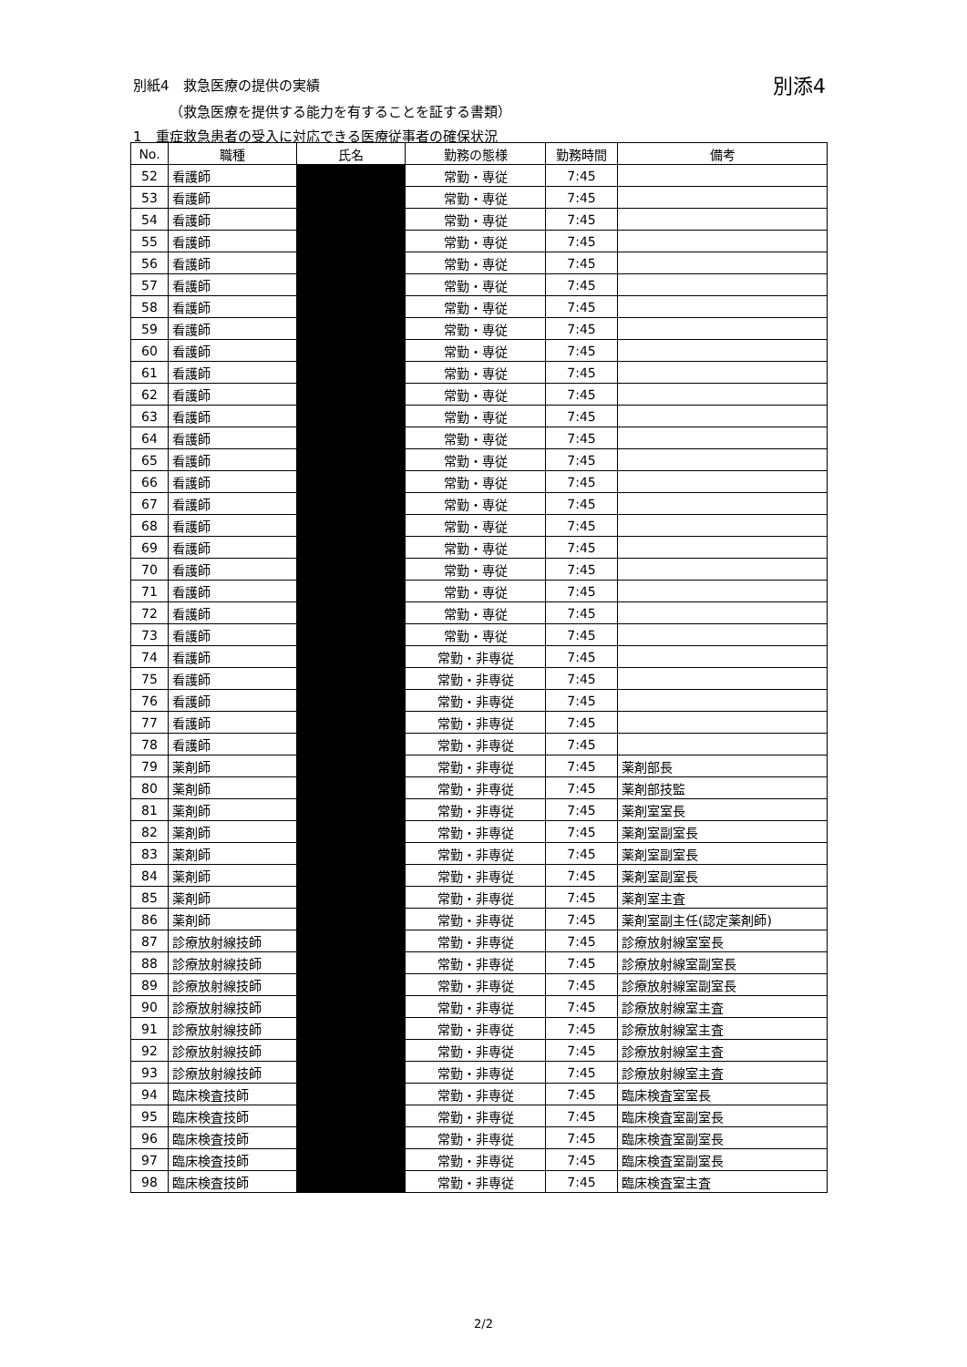別添4 別紙4　救急医療の提供の実績
（救急医療を提供する能力を有することを証する書類）
1　重症救急患者の受入に対応できる医療従事者の確保状況
| No. | 職種 | 氏名 | 勤務の態様 | 勤務時間 | 備考 |
| --- | --- | --- | --- | --- | --- |
| 52 | 看護師 | | 常勤・専従 | 7:45 | |
| 53 | 看護師 | | 常勤・専従 | 7:45 | |
| 54 | 看護師 | | 常勤・専従 | 7:45 | |
| 55 | 看護師 | | 常勤・専従 | 7:45 | |
| 56 | 看護師 | | 常勤・専従 | 7:45 | |
| 57 | 看護師 | | 常勤・専従 | 7:45 | |
| 58 | 看護師 | | 常勤・専従 | 7:45 | |
| 59 | 看護師 | | 常勤・専従 | 7:45 | |
| 60 | 看護師 | | 常勤・専従 | 7:45 | |
| 61 | 看護師 | | 常勤・専従 | 7:45 | |
| 62 | 看護師 | | 常勤・専従 | 7:45 | |
| 63 | 看護師 | | 常勤・専従 | 7:45 | |
| 64 | 看護師 | | 常勤・専従 | 7:45 | |
| 65 | 看護師 | | 常勤・専従 | 7:45 | |
| 66 | 看護師 | | 常勤・専従 | 7:45 | |
| 67 | 看護師 | | 常勤・専従 | 7:45 | |
| 68 | 看護師 | | 常勤・専従 | 7:45 | |
| 69 | 看護師 | | 常勤・専従 | 7:45 | |
| 70 | 看護師 | | 常勤・専従 | 7:45 | |
| 71 | 看護師 | | 常勤・専従 | 7:45 | |
| 72 | 看護師 | | 常勤・専従 | 7:45 | |
| 73 | 看護師 | | 常勤・専従 | 7:45 | |
| 74 | 看護師 | | 常勤・非専従 | 7:45 | |
| 75 | 看護師 | | 常勤・非専従 | 7:45 | |
| 76 | 看護師 | | 常勤・非専従 | 7:45 | |
| 77 | 看護師 | | 常勤・非専従 | 7:45 | |
| 78 | 看護師 | | 常勤・非専従 | 7:45 | |
| 79 | 薬剤師 | | 常勤・非専従 | 7:45 | 薬剤部長 |
| 80 | 薬剤師 | | 常勤・非専従 | 7:45 | 薬剤部技監 |
| 81 | 薬剤師 | | 常勤・非専従 | 7:45 | 薬剤室室長 |
| 82 | 薬剤師 | | 常勤・非専従 | 7:45 | 薬剤室副室長 |
| 83 | 薬剤師 | | 常勤・非専従 | 7:45 | 薬剤室副室長 |
| 84 | 薬剤師 | | 常勤・非専従 | 7:45 | 薬剤室副室長 |
| 85 | 薬剤師 | | 常勤・非専従 | 7:45 | 薬剤室主査 |
| 86 | 薬剤師 | | 常勤・非専従 | 7:45 | 薬剤室副主任(認定薬剤師) |
| 87 | 診療放射線技師 | | 常勤・非専従 | 7:45 | 診療放射線室室長 |
| 88 | 診療放射線技師 | | 常勤・非専従 | 7:45 | 診療放射線室副室長 |
| 89 | 診療放射線技師 | | 常勤・非専従 | 7:45 | 診療放射線室副室長 |
| 90 | 診療放射線技師 | | 常勤・非専従 | 7:45 | 診療放射線室主査 |
| 91 | 診療放射線技師 | | 常勤・非専従 | 7:45 | 診療放射線室主査 |
| 92 | 診療放射線技師 | | 常勤・非専従 | 7:45 | 診療放射線室主査 |
| 93 | 診療放射線技師 | | 常勤・非専従 | 7:45 | 診療放射線室主査 |
| 94 | 臨床検査技師 | | 常勤・非専従 | 7:45 | 臨床検査室室長 |
| 95 | 臨床検査技師 | | 常勤・非専従 | 7:45 | 臨床検査室副室長 |
| 96 | 臨床検査技師 | | 常勤・非専従 | 7:45 | 臨床検査室副室長 |
| 97 | 臨床検査技師 | | 常勤・非専従 | 7:45 | 臨床検査室副室長 |
| 98 | 臨床検査技師 | | 常勤・非専従 | 7:45 | 臨床検査室主査 |
2/2